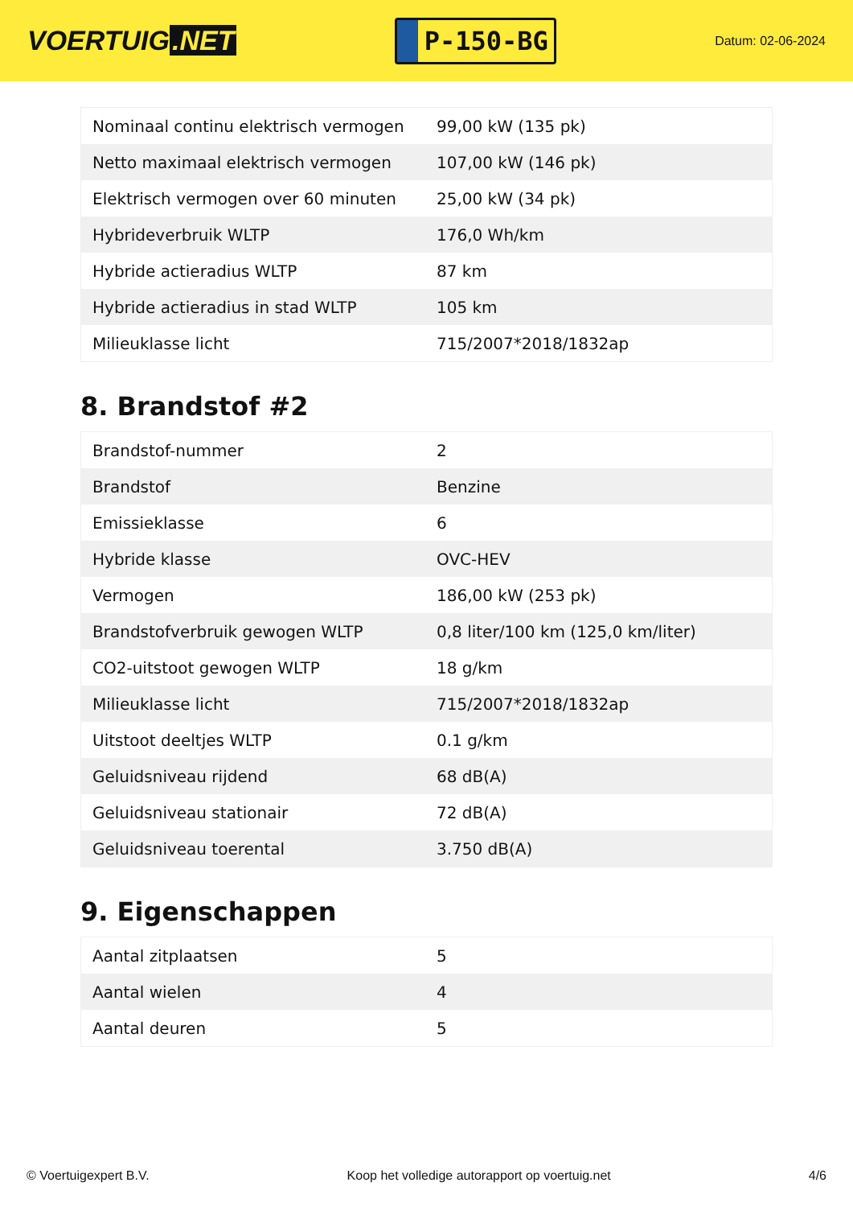VOERTUIG.NET
P-150-BG
Datum: 02-06-2024
| Nominaal continu elektrisch vermogen | 99,00 kW (135 pk) |
| Netto maximaal elektrisch vermogen | 107,00 kW (146 pk) |
| Elektrisch vermogen over 60 minuten | 25,00 kW (34 pk) |
| Hybrideverbruik WLTP | 176,0 Wh/km |
| Hybride actieradius WLTP | 87 km |
| Hybride actieradius in stad WLTP | 105 km |
| Milieuklasse licht | 715/2007*2018/1832ap |
8. Brandstof #2
| Brandstof-nummer | 2 |
| Brandstof | Benzine |
| Emissieklasse | 6 |
| Hybride klasse | OVC-HEV |
| Vermogen | 186,00 kW (253 pk) |
| Brandstofverbruik gewogen WLTP | 0,8 liter/100 km (125,0 km/liter) |
| CO2-uitstoot gewogen WLTP | 18 g/km |
| Milieuklasse licht | 715/2007*2018/1832ap |
| Uitstoot deeltjes WLTP | 0.1 g/km |
| Geluidsniveau rijdend | 68 dB(A) |
| Geluidsniveau stationair | 72 dB(A) |
| Geluidsniveau toerental | 3.750 dB(A) |
9. Eigenschappen
| Aantal zitplaatsen | 5 |
| Aantal wielen | 4 |
| Aantal deuren | 5 |
© Voertuigexpert B.V. Koop het volledige autorapport op voertuig.net 4/6